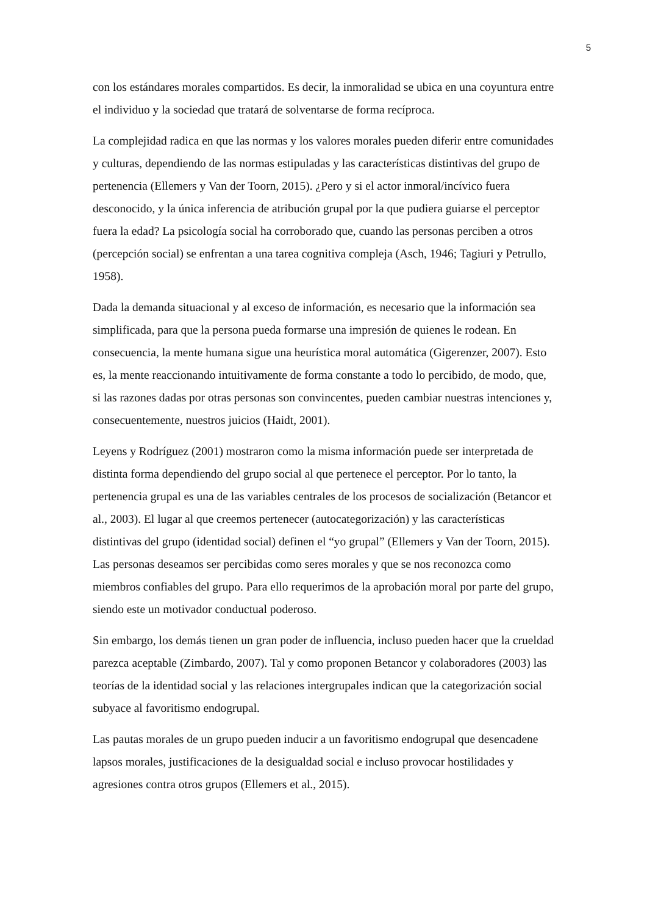5
con los estándares morales compartidos. Es decir, la inmoralidad se ubica en una coyuntura entre el individuo y la sociedad que tratará de solventarse de forma recíproca.
La complejidad radica en que las normas y los valores morales pueden diferir entre comunidades y culturas, dependiendo de las normas estipuladas y las características distintivas del grupo de pertenencia (Ellemers y Van der Toorn, 2015). ¿Pero y si el actor inmoral/incívico fuera desconocido, y la única inferencia de atribución grupal por la que pudiera guiarse el perceptor fuera la edad? La psicología social ha corroborado que, cuando las personas perciben a otros (percepción social) se enfrentan a una tarea cognitiva compleja (Asch, 1946; Tagiuri y Petrullo, 1958).
Dada la demanda situacional y al exceso de información, es necesario que la información sea simplificada, para que la persona pueda formarse una impresión de quienes le rodean. En consecuencia, la mente humana sigue una heurística moral automática (Gigerenzer, 2007). Esto es, la mente reaccionando intuitivamente de forma constante a todo lo percibido, de modo, que, si las razones dadas por otras personas son convincentes, pueden cambiar nuestras intenciones y, consecuentemente, nuestros juicios (Haidt, 2001).
Leyens y Rodríguez (2001) mostraron como la misma información puede ser interpretada de distinta forma dependiendo del grupo social al que pertenece el perceptor. Por lo tanto, la pertenencia grupal es una de las variables centrales de los procesos de socialización (Betancor et al., 2003). El lugar al que creemos pertenecer (autocategorización) y las características distintivas del grupo (identidad social) definen el “yo grupal” (Ellemers y Van der Toorn, 2015). Las personas deseamos ser percibidas como seres morales y que se nos reconozca como miembros confiables del grupo. Para ello requerimos de la aprobación moral por parte del grupo, siendo este un motivador conductual poderoso.
Sin embargo, los demás tienen un gran poder de influencia, incluso pueden hacer que la crueldad parezca aceptable (Zimbardo, 2007). Tal y como proponen Betancor y colaboradores (2003) las teorías de la identidad social y las relaciones intergrupales indican que la categorización social subyace al favoritismo endogrupal.
Las pautas morales de un grupo pueden inducir a un favoritismo endogrupal que desencadene lapsos morales, justificaciones de la desigualdad social e incluso provocar hostilidades y agresiones contra otros grupos (Ellemers et al., 2015).